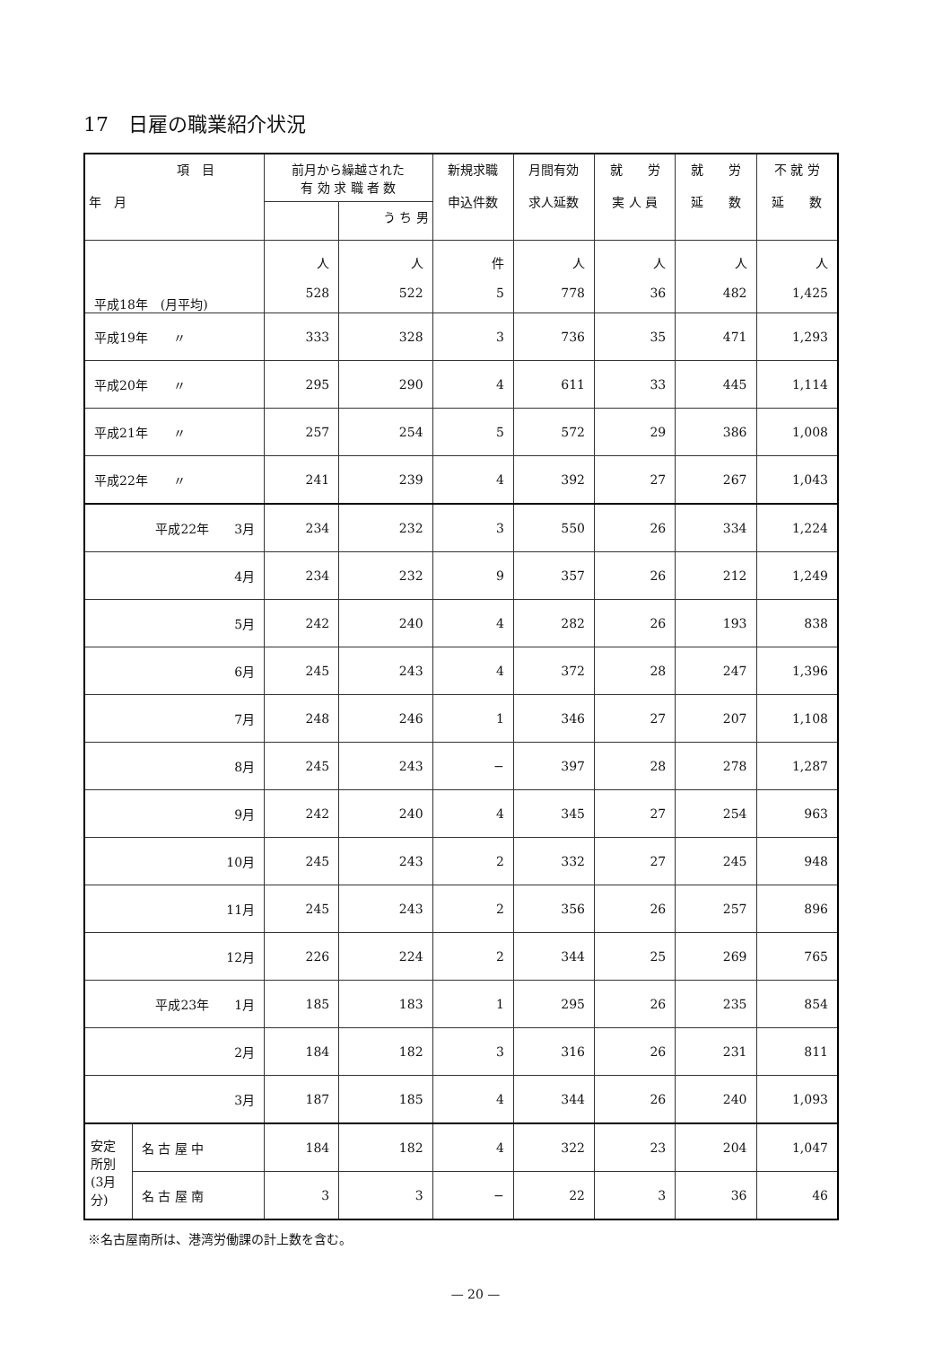17　日雇の職業紹介状況
| 項 目 年 月 | | 前月から繰越された 有 効 求 職 者 数 | | 新規求職 申込件数 | 月間有効 求人延数 | 就 労 実 人 員 | 就 労 延 数 | 不 就 労 延 数 |
| --- | --- | --- | --- | --- | --- | --- | --- | --- |
| | | | う ち 男 | | | | | |
| 平成18年 (月平均) | | 人 528 | 人 522 | 件 5 | 人 778 | 人 36 | 人 482 | 人 1,425 |
| 平成19年 〃 | | 333 | 328 | 3 | 736 | 35 | 471 | 1,293 |
| 平成20年 〃 | | 295 | 290 | 4 | 611 | 33 | 445 | 1,114 |
| 平成21年 〃 | | 257 | 254 | 5 | 572 | 29 | 386 | 1,008 |
| 平成22年 〃 | | 241 | 239 | 4 | 392 | 27 | 267 | 1,043 |
| 平成22年 3月 | | 234 | 232 | 3 | 550 | 26 | 334 | 1,224 |
| 4月 | | 234 | 232 | 9 | 357 | 26 | 212 | 1,249 |
| 5月 | | 242 | 240 | 4 | 282 | 26 | 193 | 838 |
| 6月 | | 245 | 243 | 4 | 372 | 28 | 247 | 1,396 |
| 7月 | | 248 | 246 | 1 | 346 | 27 | 207 | 1,108 |
| 8月 | | 245 | 243 | − | 397 | 28 | 278 | 1,287 |
| 9月 | | 242 | 240 | 4 | 345 | 27 | 254 | 963 |
| 10月 | | 245 | 243 | 2 | 332 | 27 | 245 | 948 |
| 11月 | | 245 | 243 | 2 | 356 | 26 | 257 | 896 |
| 12月 | | 226 | 224 | 2 | 344 | 25 | 269 | 765 |
| 平成23年 1月 | | 185 | 183 | 1 | 295 | 26 | 235 | 854 |
| 2月 | | 184 | 182 | 3 | 316 | 26 | 231 | 811 |
| 3月 | | 187 | 185 | 4 | 344 | 26 | 240 | 1,093 |
| 安定所別 (3月分) | 名 古 屋 中 | 184 | 182 | 4 | 322 | 23 | 204 | 1,047 |
| | 名 古 屋 南 | 3 | 3 | − | 22 | 3 | 36 | 46 |
※名古屋南所は、港湾労働課の計上数を含む。
— 20 —